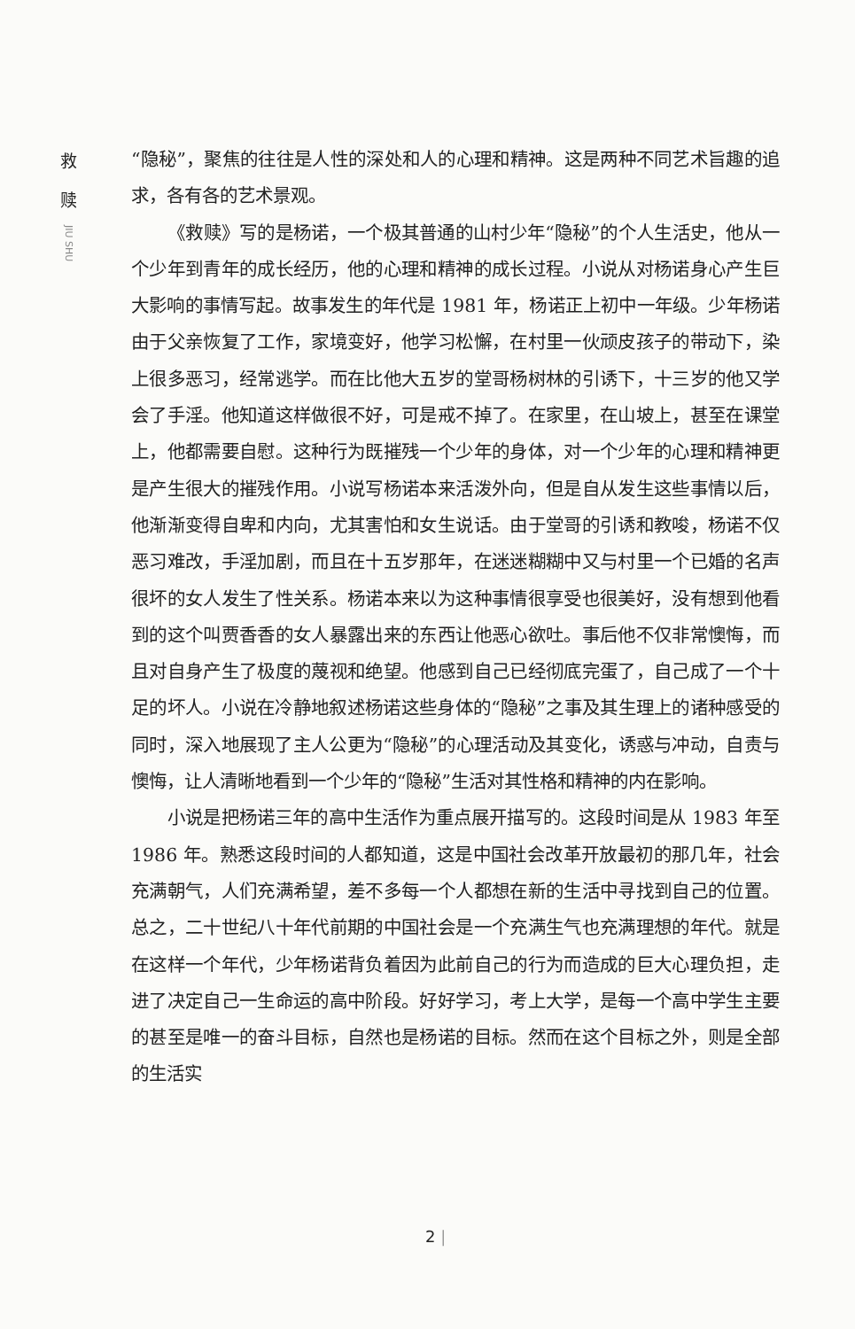救
赎
JIU SHU
“隐秘”，聚焦的往往是人性的深处和人的心理和精神。这是两种不同艺术旨趣的追求，各有各的艺术景观。
《救赎》写的是杨诺，一个极其普通的山村少年“隐秘”的个人生活史，他从一个少年到青年的成长经历，他的心理和精神的成长过程。小说从对杨诺身心产生巨大影响的事情写起。故事发生的年代是 1981 年，杨诺正上初中一年级。少年杨诺由于父亲恢复了工作，家境变好，他学习松懈，在村里一伙顽皮孩子的带动下，染上很多恶习，经常逃学。而在比他大五岁的堂哥杨树林的引诱下，十三岁的他又学会了手淫。他知道这样做很不好，可是戒不掉了。在家里，在山坡上，甚至在课堂上，他都需要自慰。这种行为既摧残一个少年的身体，对一个少年的心理和精神更是产生很大的摧残作用。小说写杨诺本来活泼外向，但是自从发生这些事情以后，他渐渐变得自卑和内向，尤其害怕和女生说话。由于堂哥的引诱和教唆，杨诺不仅恶习难改，手淫加剧，而且在十五岁那年，在迷迷糊糊中又与村里一个已婚的名声很坏的女人发生了性关系。杨诺本来以为这种事情很享受也很美好，没有想到他看到的这个叫贾香香的女人暴露出来的东西让他恶心欲吐。事后他不仅非常懊悔，而且对自身产生了极度的蔑视和绝望。他感到自己已经彻底完蛋了，自己成了一个十足的坏人。小说在冷静地叙述杨诺这些身体的“隐秘”之事及其生理上的诸种感受的同时，深入地展现了主人公更为“隐秘”的心理活动及其变化，诱惑与冲动，自责与懊悔，让人清晰地看到一个少年的“隐秘”生活对其性格和精神的内在影响。
小说是把杨诺三年的高中生活作为重点展开描写的。这段时间是从 1983 年至 1986 年。熟悉这段时间的人都知道，这是中国社会改革开放最初的那几年，社会充满朝气，人们充满希望，差不多每一个人都想在新的生活中寻找到自己的位置。总之，二十世纪八十年代前期的中国社会是一个充满生气也充满理想的年代。就是在这样一个年代，少年杨诺背负着因为此前自己的行为而造成的巨大心理负担，走进了决定自己一生命运的高中阶段。好好学习，考上大学，是每一个高中学生主要的甚至是唯一的奋斗目标，自然也是杨诺的目标。然而在这个目标之外，则是全部的生活实
2 |